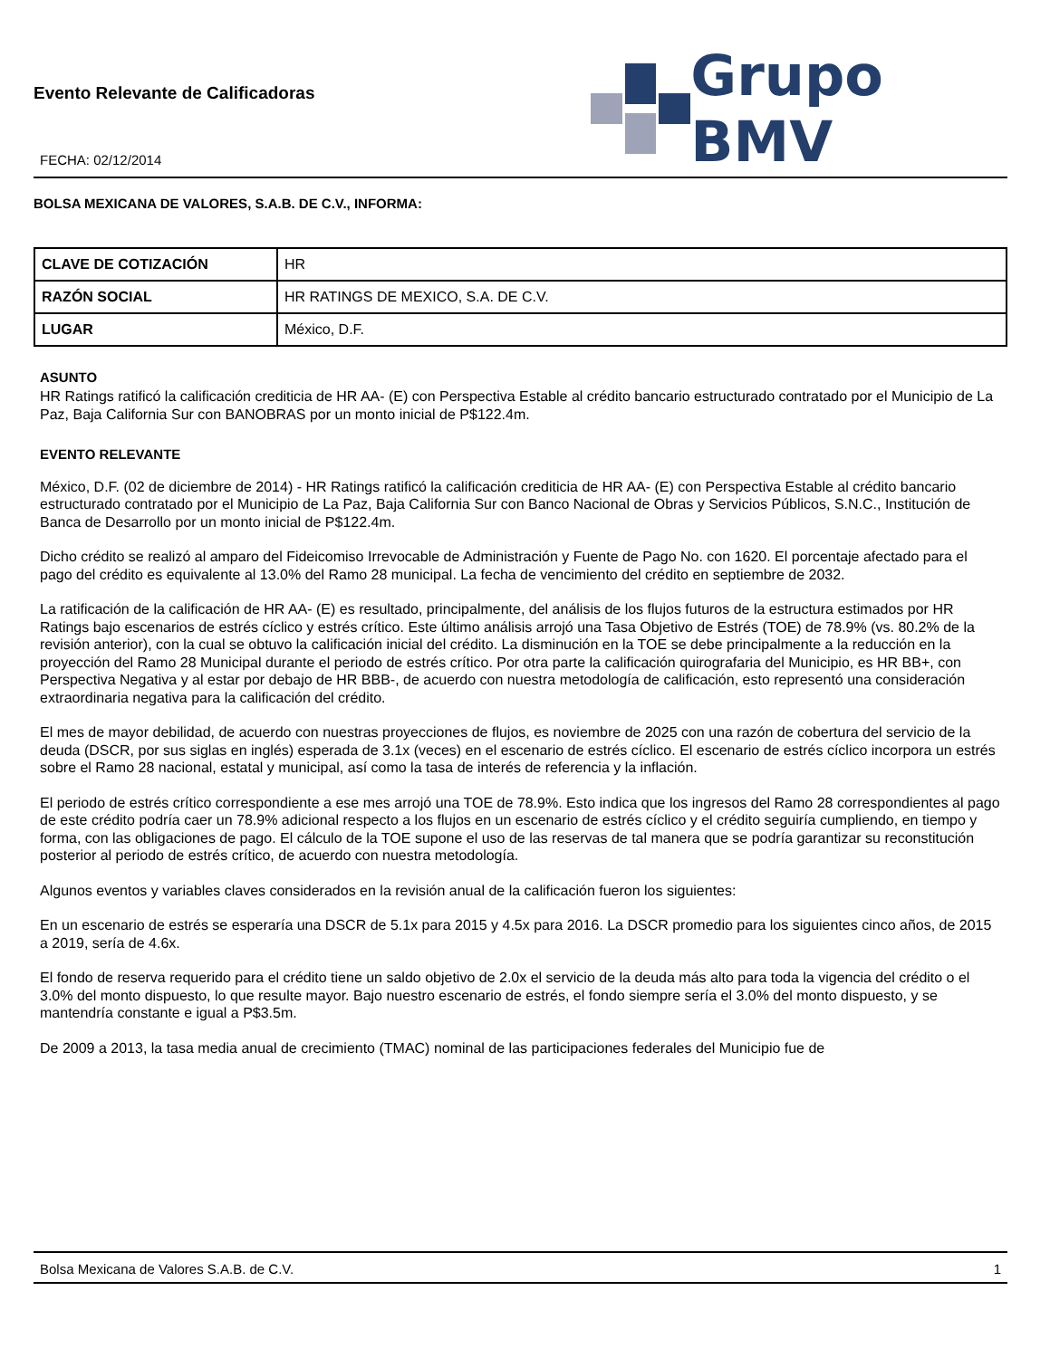Evento Relevante de Calificadoras
FECHA: 02/12/2014
Grupo BMV
BOLSA MEXICANA DE VALORES, S.A.B. DE C.V., INFORMA:
| CLAVE DE COTIZACIÓN | HR |
| RAZÓN SOCIAL | HR RATINGS DE MEXICO, S.A. DE C.V. |
| LUGAR | México, D.F. |
ASUNTO
HR Ratings ratificó la calificación crediticia de HR AA- (E) con Perspectiva Estable al crédito bancario estructurado contratado por el Municipio de La Paz, Baja California Sur con BANOBRAS por un monto inicial de P$122.4m.
EVENTO RELEVANTE
México, D.F. (02 de diciembre de 2014) - HR Ratings ratificó la calificación crediticia de HR AA- (E) con Perspectiva Estable al crédito bancario estructurado contratado por el Municipio de La Paz, Baja California Sur con Banco Nacional de Obras y Servicios Públicos, S.N.C., Institución de Banca de Desarrollo por un monto inicial de P$122.4m.
Dicho crédito se realizó al amparo del Fideicomiso Irrevocable de Administración y Fuente de Pago No. con 1620. El porcentaje afectado para el pago del crédito es equivalente al 13.0% del Ramo 28 municipal. La fecha de vencimiento del crédito en septiembre de 2032.
La ratificación de la calificación de HR AA- (E) es resultado, principalmente, del análisis de los flujos futuros de la estructura estimados por HR Ratings bajo escenarios de estrés cíclico y estrés crítico. Este último análisis arrojó una Tasa Objetivo de Estrés (TOE) de 78.9% (vs. 80.2% de la revisión anterior), con la cual se obtuvo la calificación inicial del crédito. La disminución en la TOE se debe principalmente a la reducción en la proyección del Ramo 28 Municipal durante el periodo de estrés crítico. Por otra parte la calificación quirografaria del Municipio, es HR BB+, con Perspectiva Negativa y al estar por debajo de HR BBB-, de acuerdo con nuestra metodología de calificación, esto representó una consideración extraordinaria negativa para la calificación del crédito.
El mes de mayor debilidad, de acuerdo con nuestras proyecciones de flujos, es noviembre de 2025 con una razón de cobertura del servicio de la deuda (DSCR, por sus siglas en inglés) esperada de 3.1x (veces) en el escenario de estrés cíclico. El escenario de estrés cíclico incorpora un estrés sobre el Ramo 28 nacional, estatal y municipal, así como la tasa de interés de referencia y la inflación.
El periodo de estrés crítico correspondiente a ese mes arrojó una TOE de 78.9%. Esto indica que los ingresos del Ramo 28 correspondientes al pago de este crédito podría caer un 78.9% adicional respecto a los flujos en un escenario de estrés cíclico y el crédito seguiría cumpliendo, en tiempo y forma, con las obligaciones de pago. El cálculo de la TOE supone el uso de las reservas de tal manera que se podría garantizar su reconstitución posterior al periodo de estrés crítico, de acuerdo con nuestra metodología.
Algunos eventos y variables claves considerados en la revisión anual de la calificación fueron los siguientes:
En un escenario de estrés se esperaría una DSCR de 5.1x para 2015 y 4.5x para 2016. La DSCR promedio para los siguientes cinco años, de 2015 a 2019, sería de 4.6x.
El fondo de reserva requerido para el crédito tiene un saldo objetivo de 2.0x el servicio de la deuda más alto para toda la vigencia del crédito o el 3.0% del monto dispuesto, lo que resulte mayor. Bajo nuestro escenario de estrés, el fondo siempre sería el 3.0% del monto dispuesto, y se mantendría constante e igual a P$3.5m.
De 2009 a 2013, la tasa media anual de crecimiento (TMAC) nominal de las participaciones federales del Municipio fue de
Bolsa Mexicana de Valores S.A.B. de C.V. 1